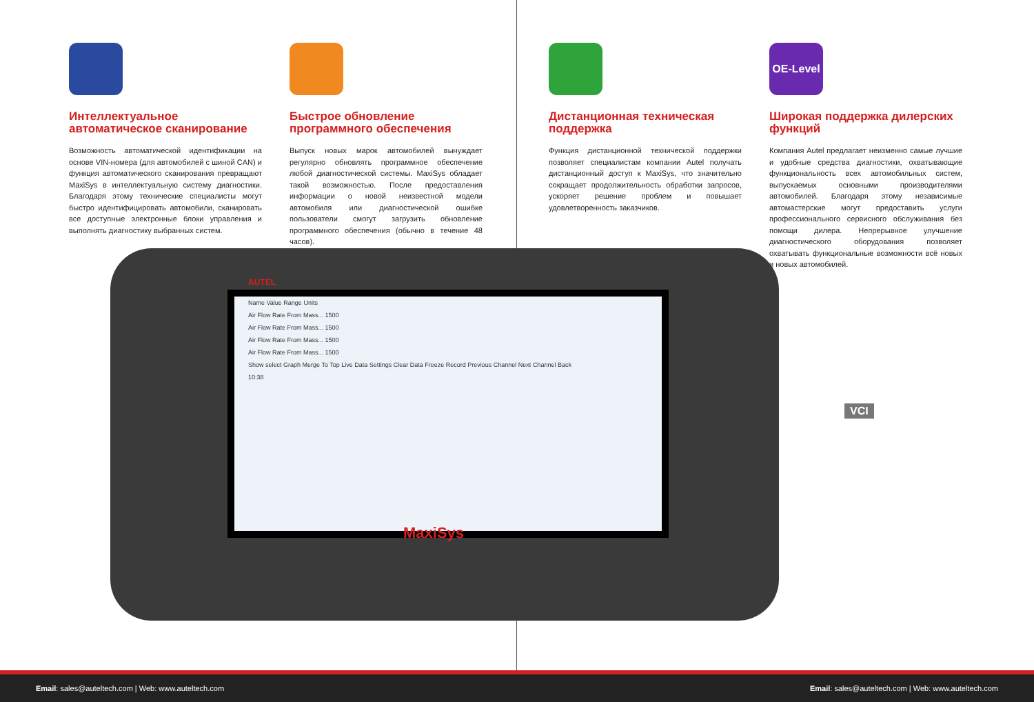Интеллектуальное автоматическое сканирование
Возможность автоматической идентификации на основе VIN-номера (для автомобилей с шиной CAN) и функция автоматического сканирования превращают MaxiSys в интеллектуальную систему диагностики. Благодаря этому технические специалисты могут быстро идентифицировать автомобили, сканировать все доступные электронные блоки управления и выполнять диагностику выбранных систем.
Быстрое обновление программного обеспечения
Выпуск новых марок автомобилей вынуждает регулярно обновлять программное обеспечение любой диагностической системы. MaxiSys обладает такой возможностью. После предоставления информации о новой неизвестной модели автомобиля или диагностической ошибке пользователи смогут загрузить обновление программного обеспечения (обычно в течение 48 часов).
Дистанционная техническая поддержка
Функция дистанционной технической поддержки позволяет специалистам компании Autel получать дистанционный доступ к MaxiSys, что значительно сокращает продолжительность обработки запросов, ускоряет решение проблем и повышает удовлетворенность заказчиков.
OE-Level
Широкая поддержка дилерских функций
Компания Autel предлагает неизменно самые лучшие и удобные средства диагностики, охватывающие функциональность всех автомобильных систем, выпускаемых основными производителями автомобилей. Благодаря этому независимые автомастерские могут предоставить услуги профессионального сервисного обслуживания без помощи дилера. Непрерывное улучшение диагностического оборудования позволяет охватывать функциональные возможности всё новых и новых автомобилей.
Name Value Range Units
Air Flow Rate From Mass... 1500
Air Flow Rate From Mass... 1500
Air Flow Rate From Mass... 1500
Air Flow Rate From Mass... 1500
Show select Graph Merge To Top Live Data Settings Clear Data Freeze Record Previous Channel Next Channel Back
10:38
AUTEL
MaxiSys
VCI
Email: sales@auteltech.com | Web: www.auteltech.com Email: sales@auteltech.com | Web: www.auteltech.com